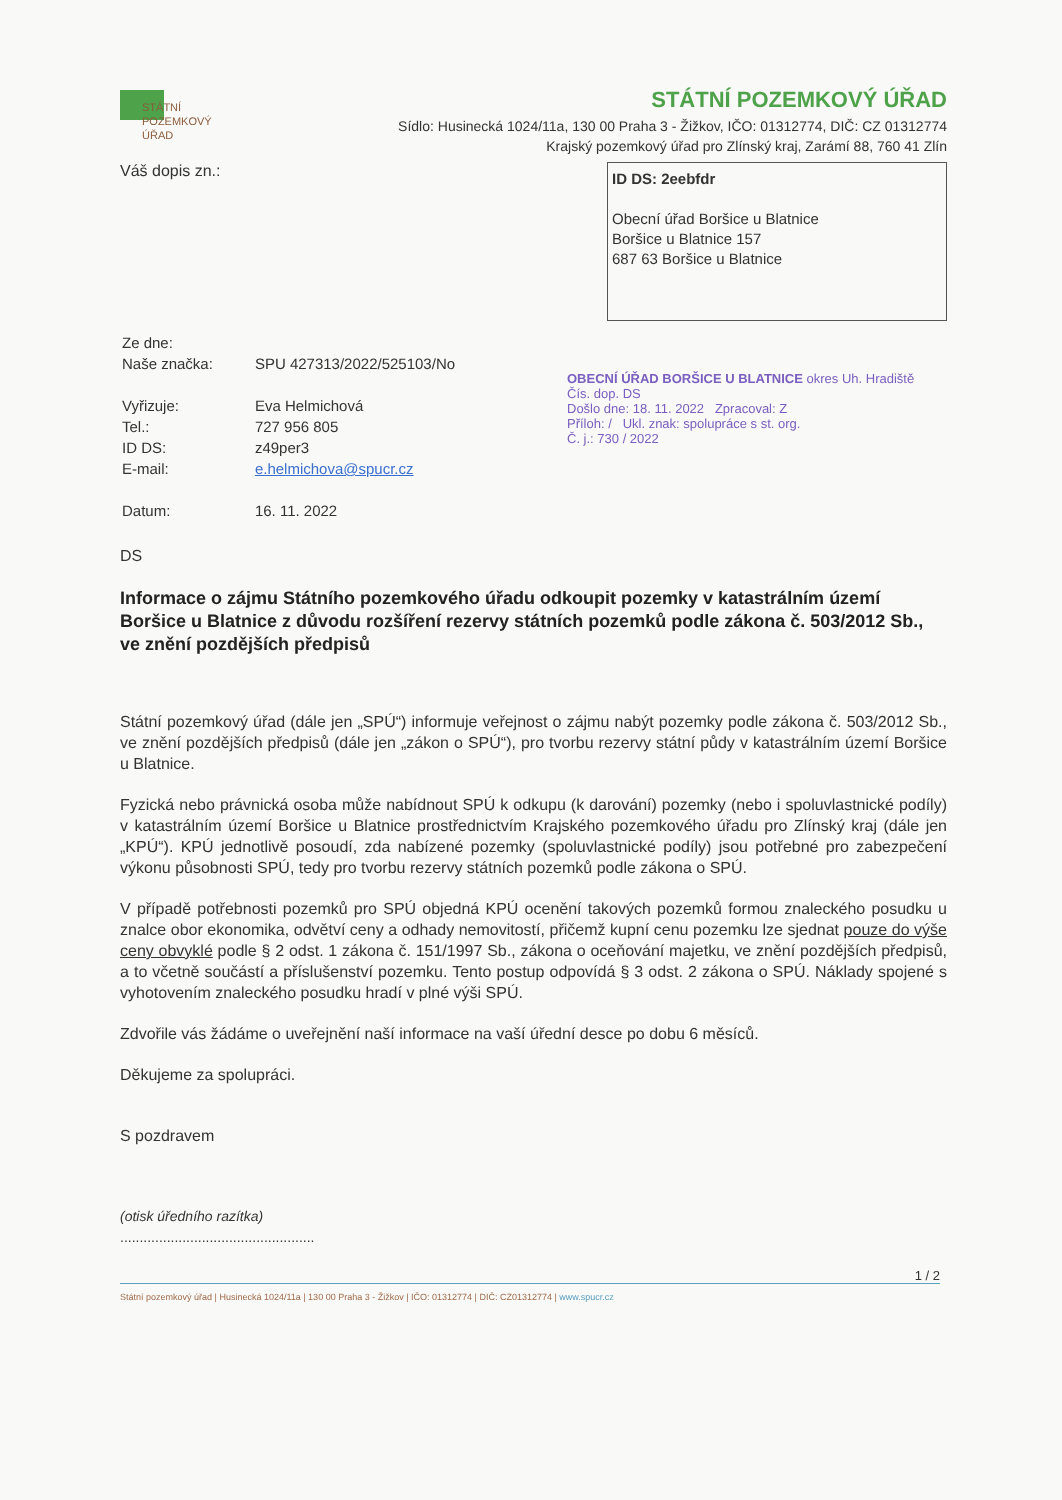STÁTNÍ
POZEMKOVÝ
ÚŘAD
STÁTNÍ POZEMKOVÝ ÚŘAD
Sídlo: Husinecká 1024/11a, 130 00 Praha 3 - Žižkov, IČO: 01312774, DIČ: CZ 01312774
Krajský pozemkový úřad pro Zlínský kraj, Zarámí 88, 760 41 Zlín
Váš dopis zn.:
ID DS: 2eebfdr
Obecní úřad Boršice u Blatnice
Boršice u Blatnice 157
687 63 Boršice u Blatnice
| Ze dne: | |
| Naše značka: | SPU 427313/2022/525103/No |
| Vyřizuje: | Eva Helmichová |
| Tel.: | 727 956 805 |
| ID DS: | z49per3 |
| E-mail: | e.helmichova@spucr.cz |
| Datum: | 16. 11. 2022 |
OBECNÍ ÚŘAD BORŠICE U BLATNICE okres Uh. Hradiště
Čís. dop. DS
Došlo dne: 18. 11. 2022 Zpracoval: Z
Příloh: / Ukl. znak: spolupráce s st. org.
Č. j.: 730 / 2022
DS
Informace o zájmu Státního pozemkového úřadu odkoupit pozemky v katastrálním území Boršice u Blatnice z důvodu rozšíření rezervy státních pozemků podle zákona č. 503/2012 Sb., ve znění pozdějších předpisů
Státní pozemkový úřad (dále jen „SPÚ“) informuje veřejnost o zájmu nabýt pozemky podle zákona č. 503/2012 Sb., ve znění pozdějších předpisů (dále jen „zákon o SPÚ“), pro tvorbu rezervy státní půdy v katastrálním území Boršice u Blatnice.
Fyzická nebo právnická osoba může nabídnout SPÚ k odkupu (k darování) pozemky (nebo i spoluvlastnické podíly) v katastrálním území Boršice u Blatnice prostřednictvím Krajského pozemkového úřadu pro Zlínský kraj (dále jen „KPÚ“). KPÚ jednotlivě posoudí, zda nabízené pozemky (spoluvlastnické podíly) jsou potřebné pro zabezpečení výkonu působnosti SPÚ, tedy pro tvorbu rezervy státních pozemků podle zákona o SPÚ.
V případě potřebnosti pozemků pro SPÚ objedná KPÚ ocenění takových pozemků formou znaleckého posudku u znalce obor ekonomika, odvětví ceny a odhady nemovitostí, přičemž kupní cenu pozemku lze sjednat pouze do výše ceny obvyklé podle § 2 odst. 1 zákona č. 151/1997 Sb., zákona o oceňování majetku, ve znění pozdějších předpisů, a to včetně součástí a příslušenství pozemku. Tento postup odpovídá § 3 odst. 2 zákona o SPÚ. Náklady spojené s vyhotovením znaleckého posudku hradí v plné výši SPÚ.
Zdvořile vás žádáme o uveřejnění naší informace na vaší úřední desce po dobu 6 měsíců.
Děkujeme za spolupráci.
S pozdravem
(otisk úředního razítka)
..................................................
1 / 2
Státní pozemkový úřad | Husinecká 1024/11a | 130 00 Praha 3 - Žižkov | IČO: 01312774 | DIČ: CZ01312774 | www.spucr.cz